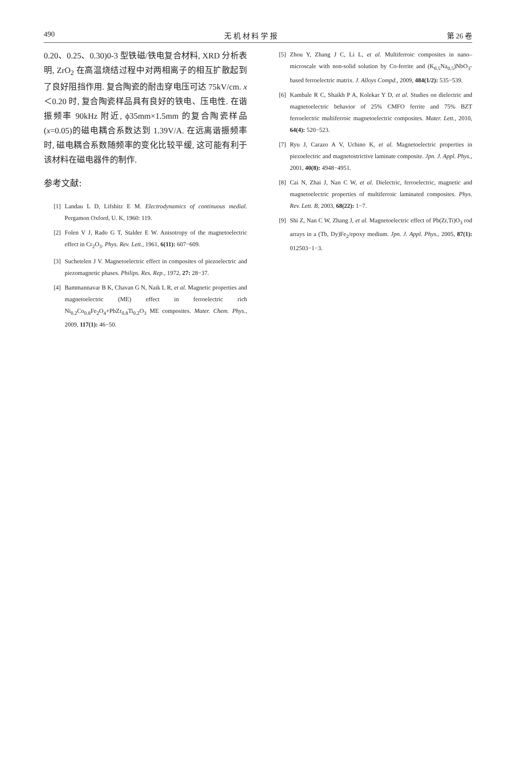490 无 机 材 料 学 报 第 26 卷
0.20、0.25、0.30)0-3 型铁磁/铁电复合材料, XRD 分析表明, ZrO<sub>2</sub> 在高温烧结过程中对两相离子的相互扩散起到了良好阻挡作用. 复合陶瓷的耐击穿电压可达 75kV/cm. x＜0.20 时, 复合陶瓷样品具有良好的铁电、压电性. 在谐振频率 90kHz 附近, ϕ35mm×1.5mm 的复合陶瓷样品(x=0.05)的磁电耦合系数达到 1.39V/A. 在远离谐振频率时, 磁电耦合系数随频率的变化比较平缓, 这可能有利于该材料在磁电器件的制作.
参考文献:
[1] Landau L D, Lifshitz E M. Electrodynamics of continuous medial. Pergamon Oxford, U. K, 1960: 119.
[2] Folen V J, Rado G T, Stalder E W. Anisotropy of the magnetoelectric effect in Cr<sub>2</sub>O<sub>3</sub>. Phys. Rev. Lett., 1961, 6(11): 607−609.
[3] Suchetelen J V. Magnetoelectric effect in composites of piezoelectric and piezomagnetic phases. Philips. Res. Rep., 1972, 27: 28−37.
[4] Bammannavar B K, Chavan G N, Naik L R, et al. Magnetic properties and magnetoelectric (ME) effect in ferroelectric rich Ni<sub>0.2</sub>Co<sub>0.8</sub>Fe<sub>2</sub>O<sub>4</sub>+PbZr<sub>0.8</sub>Ti<sub>0.2</sub>O<sub>3</sub> ME composites. Mater. Chem. Phys., 2009, 117(1): 46−50.
[5] Zhou Y, Zhang J C, Li L, et al. Multiferroic composites in nano–microscale with non-solid solution by Co-ferrite and (K<sub>0.5</sub>Na<sub>0.5</sub>)NbO<sub>3</sub>-based ferroelectric matrix. J. Alloys Compd., 2009, 484(1/2): 535−539.
[6] Kambale R C, Shaikh P A, Kolekar Y D, et al. Studies on dielectric and magnetoelectric behavior of 25% CMFO ferrite and 75% BZT ferroelectric multiferroic magnetoelectric composites. Mater. Lett., 2010, 64(4): 520−523.
[7] Ryu J, Carazo A V, Uchino K, et al. Magnetoelectric properties in piezoelectric and magnetostrictive laminate composite. Jpn. J. Appl. Phys., 2001, 40(8): 4948−4951.
[8] Cai N, Zhai J, Nan C W, et al. Dielectric, ferroelectric, magnetic and magnetoelectric properties of multiferroic laminated composites. Phys. Rev. Lett. B, 2003, 68(22): 1−7.
[9] Shi Z, Nan C W, Zhang J, et al. Magnetoelectric effect of Pb(Zr,Ti)O<sub>3</sub> rod arrays in a (Tb, Dy)Fe<sub>2</sub>/epoxy medium. Jpn. J. Appl. Phys., 2005, 87(1): 012503−1−3.